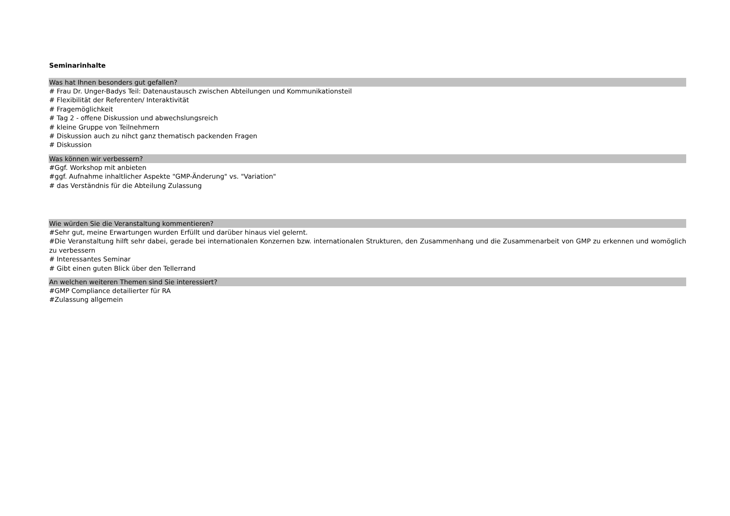Seminarinhalte
Was hat Ihnen besonders gut gefallen?
# Frau Dr. Unger-Badys Teil: Datenaustausch zwischen Abteilungen und Kommunikationsteil
# Flexibilität der Referenten/ Interaktivität
# Fragemöglichkeit
# Tag 2 - offene Diskussion und abwechslungsreich
# kleine Gruppe von Teilnehmern
# Diskussion auch zu nihct ganz thematisch packenden Fragen
# Diskussion
Was können wir verbessern?
#Ggf. Workshop mit anbieten
#ggf. Aufnahme inhaltlicher Aspekte "GMP-Änderung" vs. "Variation"
# das Verständnis für die Abteilung Zulassung
Wie würden Sie die Veranstaltung kommentieren?
#Sehr gut, meine Erwartungen wurden Erfüllt und darüber hinaus viel gelernt.
#Die Veranstaltung hilft sehr dabei, gerade bei internationalen Konzernen bzw. internationalen Strukturen, den Zusammenhang und die Zusammenarbeit von GMP zu erkennen und womöglich zu verbessern
# Interessantes Seminar
# Gibt einen guten Blick über den Tellerrand
An welchen weiteren Themen sind Sie interessiert?
#GMP Compliance detailierter für RA
#Zulassung allgemein